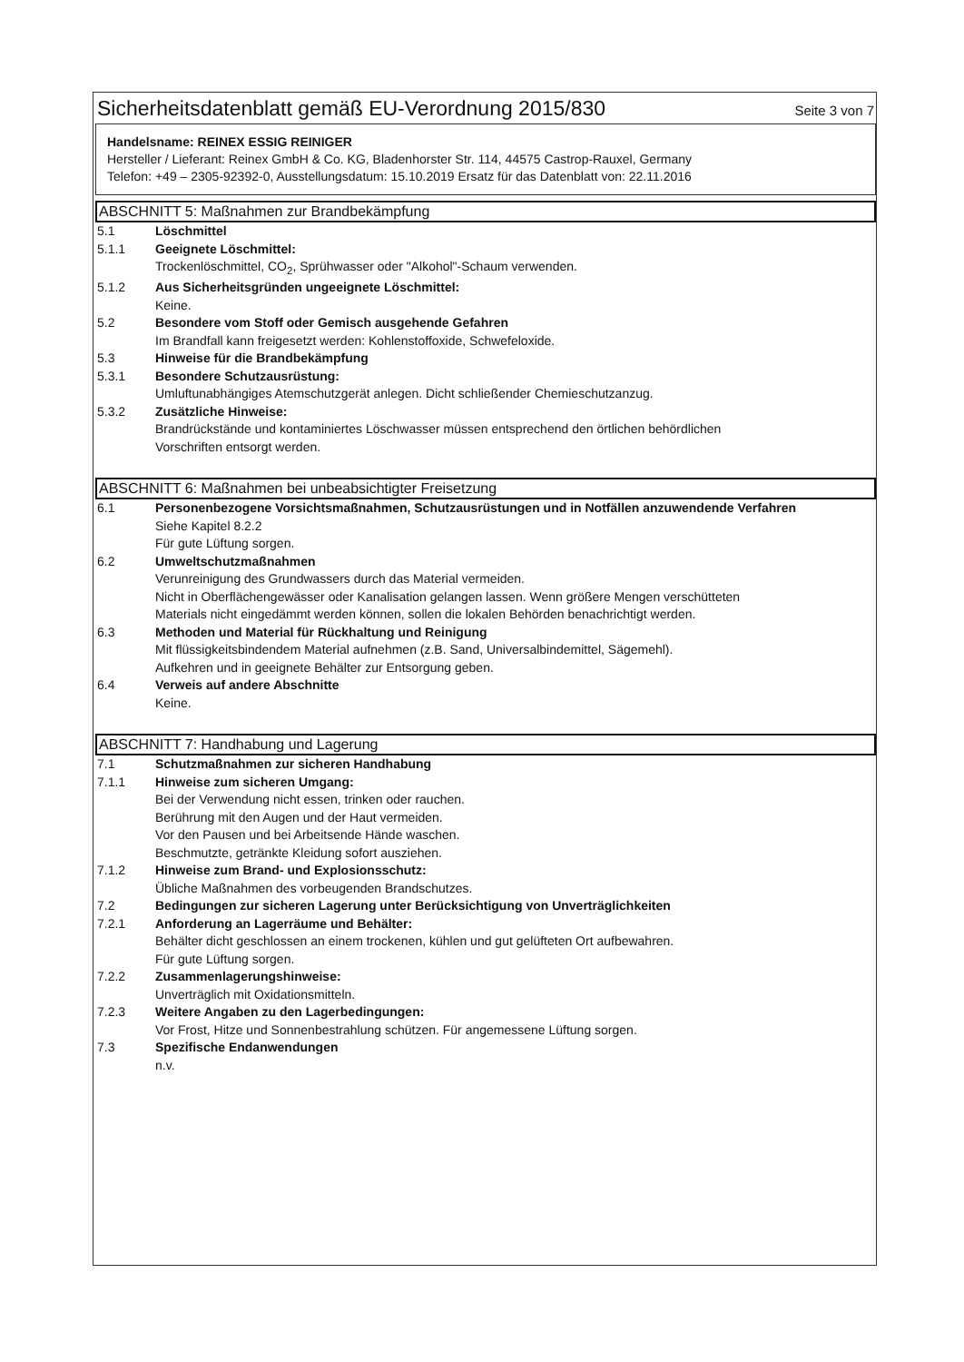Sicherheitsdatenblatt gemäß EU-Verordnung 2015/830
Seite 3 von 7
Handelsname: REINEX ESSIG REINIGER
Hersteller / Lieferant: Reinex GmbH & Co. KG, Bladenhorster Str. 114, 44575 Castrop-Rauxel, Germany
Telefon: +49 – 2305-92392-0, Ausstellungsdatum: 15.10.2019 Ersatz für das Datenblatt von: 22.11.2016
ABSCHNITT 5: Maßnahmen zur Brandbekämpfung
5.1 Löschmittel
5.1.1 Geeignete Löschmittel:
Trockenlöschmittel, CO<sub>2</sub>, Sprühwasser oder "Alkohol"-Schaum verwenden.
5.1.2 Aus Sicherheitsgründen ungeeignete Löschmittel:
Keine.
5.2 Besondere vom Stoff oder Gemisch ausgehende Gefahren
Im Brandfall kann freigesetzt werden: Kohlenstoffoxide, Schwefeloxide.
5.3 Hinweise für die Brandbekämpfung
5.3.1 Besondere Schutzausrüstung:
Umluftunabhängiges Atemschutzgerät anlegen. Dicht schließender Chemieschutzanzug.
5.3.2 Zusätzliche Hinweise:
Brandrückstände und kontaminiertes Löschwasser müssen entsprechend den örtlichen behördlichen
Vorschriften entsorgt werden.
ABSCHNITT 6: Maßnahmen bei unbeabsichtigter Freisetzung
6.1 Personenbezogene Vorsichtsmaßnahmen, Schutzausrüstungen und in Notfällen anzuwendende Verfahren
Siehe Kapitel 8.2.2
Für gute Lüftung sorgen.
6.2 Umweltschutzmaßnahmen
Verunreinigung des Grundwassers durch das Material vermeiden.
Nicht in Oberflächengewässer oder Kanalisation gelangen lassen. Wenn größere Mengen verschütteten
Materials nicht eingedämmt werden können, sollen die lokalen Behörden benachrichtigt werden.
6.3 Methoden und Material für Rückhaltung und Reinigung
Mit flüssigkeitsbindendem Material aufnehmen (z.B. Sand, Universalbindemittel, Sägemehl).
Aufkehren und in geeignete Behälter zur Entsorgung geben.
6.4 Verweis auf andere Abschnitte
Keine.
ABSCHNITT 7: Handhabung und Lagerung
7.1 Schutzmaßnahmen zur sicheren Handhabung
7.1.1 Hinweise zum sicheren Umgang:
Bei der Verwendung nicht essen, trinken oder rauchen.
Berührung mit den Augen und der Haut vermeiden.
Vor den Pausen und bei Arbeitsende Hände waschen.
Beschmutzte, getränkte Kleidung sofort ausziehen.
7.1.2 Hinweise zum Brand- und Explosionsschutz:
Übliche Maßnahmen des vorbeugenden Brandschutzes.
7.2 Bedingungen zur sicheren Lagerung unter Berücksichtigung von Unverträglichkeiten
7.2.1 Anforderung an Lagerräume und Behälter:
Behälter dicht geschlossen an einem trockenen, kühlen und gut gelüfteten Ort aufbewahren.
Für gute Lüftung sorgen.
7.2.2 Zusammenlagerungshinweise:
Unverträglich mit Oxidationsmitteln.
7.2.3 Weitere Angaben zu den Lagerbedingungen:
Vor Frost, Hitze und Sonnenbestrahlung schützen. Für angemessene Lüftung sorgen.
7.3 Spezifische Endanwendungen
n.v.